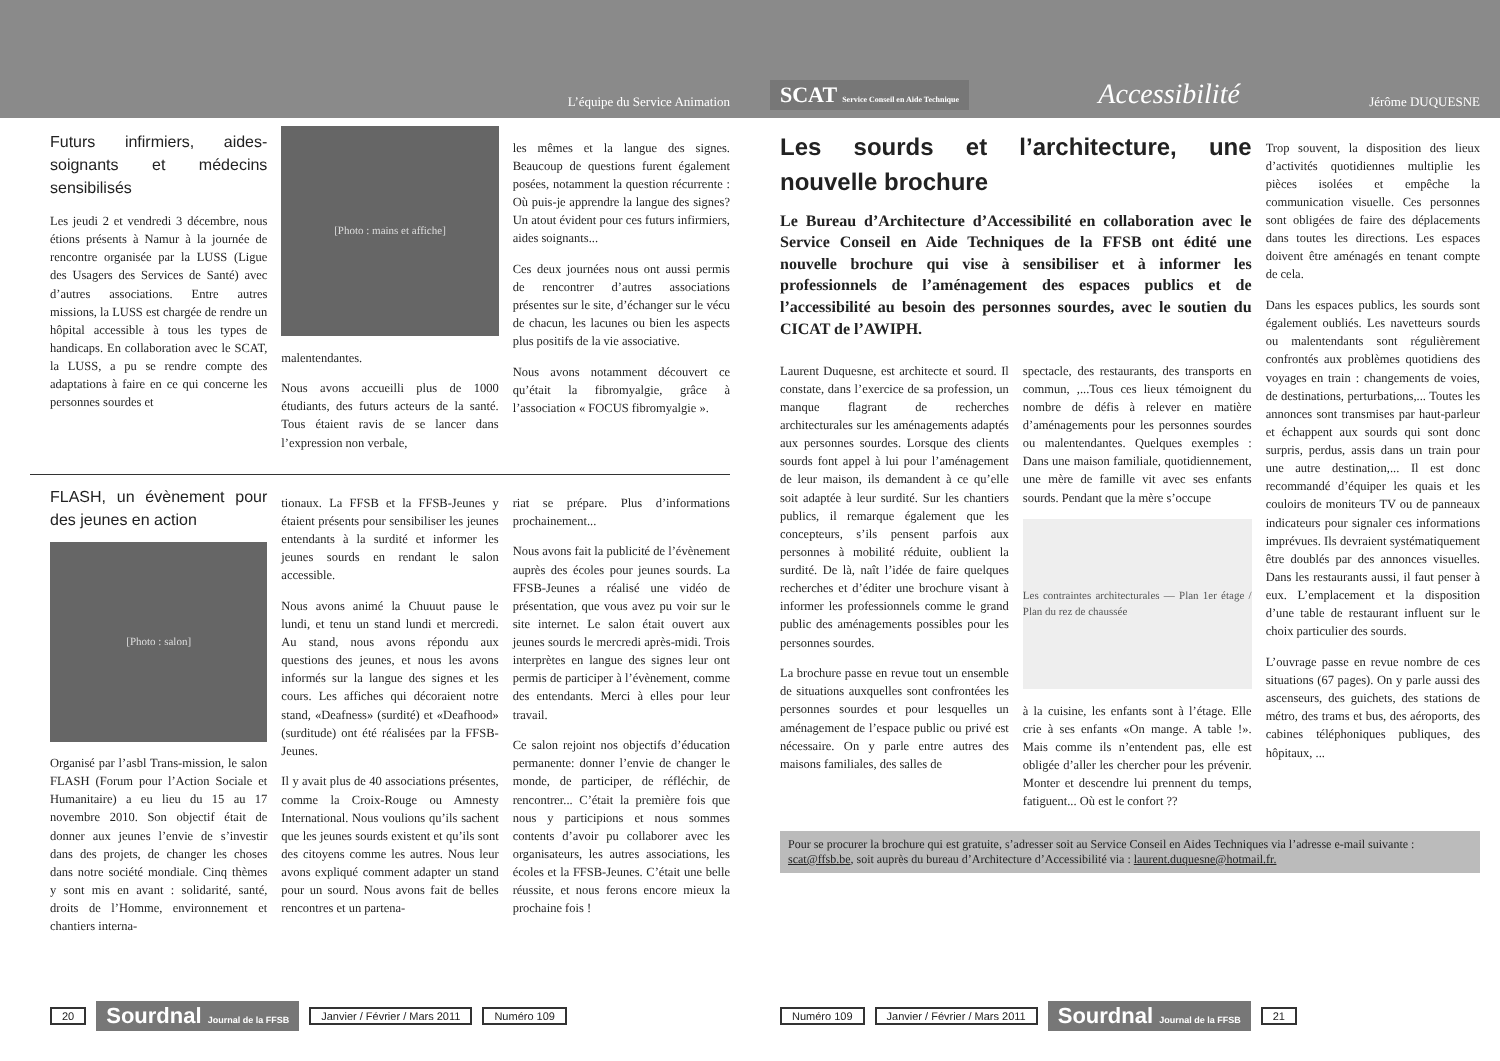L’équipe du Service Animation
Futurs infirmiers, aides-soignants et médecins sensibilisés
Les jeudi 2 et vendredi 3 décembre, nous étions présents à Namur à la journée de rencontre organisée par la LUSS (Ligue des Usagers des Services de Santé) avec d’autres associations. Entre autres missions, la LUSS est chargée de rendre un hôpital accessible à tous les types de handicaps. En collaboration avec le SCAT, la LUSS, a pu se rendre compte des adaptations à faire en ce qui concerne les personnes sourdes et
[Photo : mains et affiche]
malentendantes.
Nous avons accueilli plus de 1000 étudiants, des futurs acteurs de la santé. Tous étaient ravis de se lancer dans l’expression non verbale,
les mêmes et la langue des signes. Beaucoup de questions furent également posées, notamment la question récurrente : Où puis-je apprendre la langue des signes? Un atout évident pour ces futurs infirmiers, aides soignants...
Ces deux journées nous ont aussi permis de rencontrer d’autres associations présentes sur le site, d’échanger sur le vécu de chacun, les lacunes ou bien les aspects plus positifs de la vie associative.
Nous avons notamment découvert ce qu’était la fibromyalgie, grâce à l’association « FOCUS fibromyalgie ».
FLASH, un évènement pour des jeunes en action
[Photo : salon]
Organisé par l’asbl Trans-mission, le salon FLASH (Forum pour l’Action Sociale et Humanitaire) a eu lieu du 15 au 17 novembre 2010. Son objectif était de donner aux jeunes l’envie de s’investir dans des projets, de changer les choses dans notre société mondiale. Cinq thèmes y sont mis en avant : solidarité, santé, droits de l’Homme, environnement et chantiers interna-
tionaux. La FFSB et la FFSB-Jeunes y étaient présents pour sensibiliser les jeunes entendants à la surdité et informer les jeunes sourds en rendant le salon accessible.
Nous avons animé la Chuuut pause le lundi, et tenu un stand lundi et mercredi. Au stand, nous avons répondu aux questions des jeunes, et nous les avons informés sur la langue des signes et les cours. Les affiches qui décoraient notre stand, «Deafness» (surdité) et «Deafhood» (surditude) ont été réalisées par la FFSB-Jeunes.
Il y avait plus de 40 associations présentes, comme la Croix-Rouge ou Amnesty International. Nous voulions qu’ils sachent que les jeunes sourds existent et qu’ils sont des citoyens comme les autres. Nous leur avons expliqué comment adapter un stand pour un sourd. Nous avons fait de belles rencontres et un partena-
riat se prépare. Plus d’informations prochainement...
Nous avons fait la publicité de l’évènement auprès des écoles pour jeunes sourds. La FFSB-Jeunes a réalisé une vidéo de présentation, que vous avez pu voir sur le site internet. Le salon était ouvert aux jeunes sourds le mercredi après-midi. Trois interprètes en langue des signes leur ont permis de participer à l’évènement, comme des entendants. Merci à elles pour leur travail.
Ce salon rejoint nos objectifs d’éducation permanente: donner l’envie de changer le monde, de participer, de réfléchir, de rencontrer... C’était la première fois que nous y participions et nous sommes contents d’avoir pu collaborer avec les organisateurs, les autres associations, les écoles et la FFSB-Jeunes. C’était une belle réussite, et nous ferons encore mieux la prochaine fois !
20 Sourdnal Journal de la FFSB Janvier / Février / Mars 2011 Numéro 109
SCAT Service Conseil en Aide Technique Accessibilité Jérôme DUQUESNE
Les sourds et l’architecture, une nouvelle brochure
Le Bureau d’Architecture d’Accessibilité en collaboration avec le Service Conseil en Aide Techniques de la FFSB ont édité une nouvelle brochure qui vise à sensibiliser et à informer les professionnels de l’aménagement des espaces publics et de l’accessibilité au besoin des personnes sourdes, avec le soutien du CICAT de l’AWIPH.
Laurent Duquesne, est architecte et sourd. Il constate, dans l’exercice de sa profession, un manque flagrant de recherches architecturales sur les aménagements adaptés aux personnes sourdes. Lorsque des clients sourds font appel à lui pour l’aménagement de leur maison, ils demandent à ce qu’elle soit adaptée à leur surdité. Sur les chantiers publics, il remarque également que les concepteurs, s’ils pensent parfois aux personnes à mobilité réduite, oublient la surdité. De là, naît l’idée de faire quelques recherches et d’éditer une brochure visant à informer les professionnels comme le grand public des aménagements possibles pour les personnes sourdes.
La brochure passe en revue tout un ensemble de situations auxquelles sont confrontées les personnes sourdes et pour lesquelles un aménagement de l’espace public ou privé est nécessaire. On y parle entre autres des maisons familiales, des salles de
spectacle, des restaurants, des transports en commun, ,...Tous ces lieux témoignent du nombre de défis à relever en matière d’aménagements pour les personnes sourdes ou malentendantes. Quelques exemples : Dans une maison familiale, quotidiennement, une mère de famille vit avec ses enfants sourds. Pendant que la mère s’occupe
Les contraintes architecturales — Plan 1er étage / Plan du rez de chaussée
à la cuisine, les enfants sont à l’étage. Elle crie à ses enfants «On mange. A table !». Mais comme ils n’entendent pas, elle est obligée d’aller les chercher pour les prévenir. Monter et descendre lui prennent du temps, fatiguent... Où est le confort ??
Trop souvent, la disposition des lieux d’activités quotidiennes multiplie les pièces isolées et empêche la communication visuelle. Ces personnes sont obligées de faire des déplacements dans toutes les directions. Les espaces doivent être aménagés en tenant compte de cela.
Dans les espaces publics, les sourds sont également oubliés. Les navetteurs sourds ou malentendants sont régulièrement confrontés aux problèmes quotidiens des voyages en train : changements de voies, de destinations, perturbations,... Toutes les annonces sont transmises par haut-parleur et échappent aux sourds qui sont donc surpris, perdus, assis dans un train pour une autre destination,... Il est donc recommandé d’équiper les quais et les couloirs de moniteurs TV ou de panneaux indicateurs pour signaler ces informations imprévues. Ils devraient systématiquement être doublés par des annonces visuelles. Dans les restaurants aussi, il faut penser à eux. L’emplacement et la disposition d’une table de restaurant influent sur le choix particulier des sourds.
L’ouvrage passe en revue nombre de ces situations (67 pages). On y parle aussi des ascenseurs, des guichets, des stations de métro, des trams et bus, des aéroports, des cabines téléphoniques publiques, des hôpitaux, ...
Pour se procurer la brochure qui est gratuite, s’adresser soit au Service Conseil en Aides Techniques via l’adresse e-mail suivante : scat@ffsb.be, soit auprès du bureau d’Architecture d’Accessibilité via : laurent.duquesne@hotmail.fr.
Numéro 109 Janvier / Février / Mars 2011 Sourdnal Journal de la FFSB 21